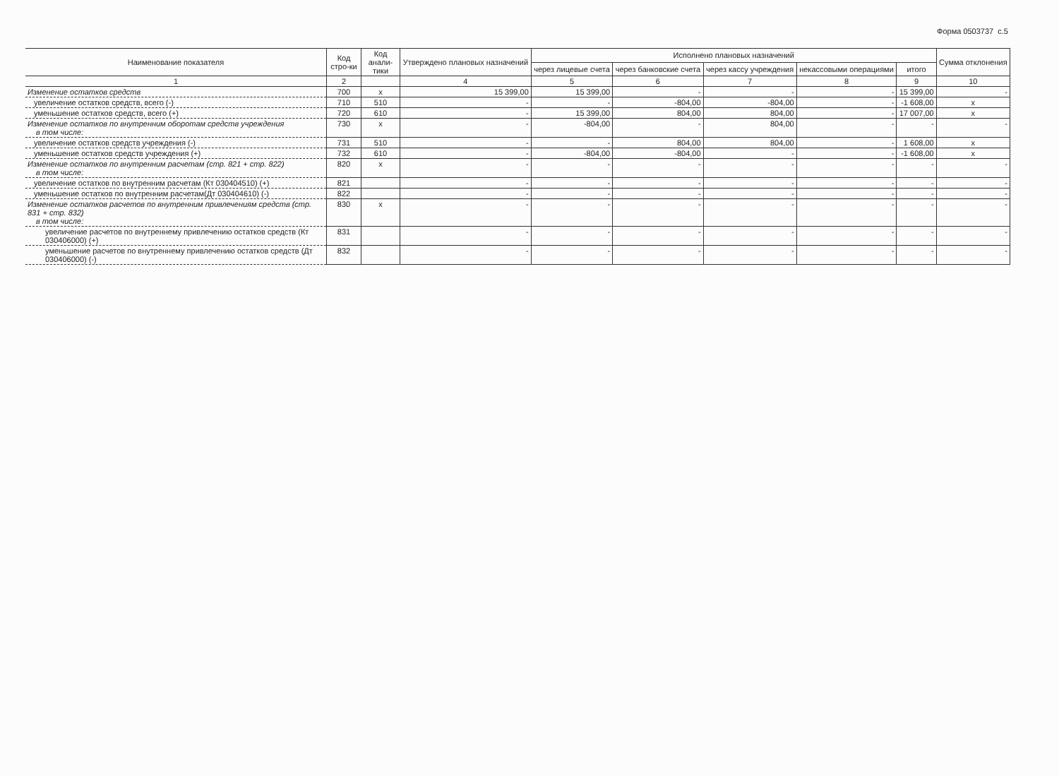Форма 0503737 с.5
| Наименование показателя | Код стро-ки | Код анали-тики | Утверждено плановых назначений | Исполнено плановых назначений | | | | | Сумма отклонения |
| --- | --- | --- | --- | --- | --- | --- | --- | --- | --- |
| | | | | через лицевые счета | через банковские счета | через кассу учреждения | некассовыми операциями | итого | |
| 1 | 2 | | 4 | 5 | 6 | 7 | 8 | 9 | 10 |
| Изменение остатков средств | 700 | x | 15 399,00 | 15 399,00 | - | - | - | 15 399,00 | - |
| увеличение остатков средств, всего (-) | 710 | 510 | - | - | -804,00 | -804,00 | - | -1 608,00 | x |
| уменьшение остатков средств, всего (+) | 720 | 610 | - | 15 399,00 | 804,00 | 804,00 | - | 17 007,00 | x |
| Изменение остатков по внутренним оборотам средств учреждения в том числе: | 730 | x | - | -804,00 | - | 804,00 | - | - | - |
| увеличение остатков средств учреждения (-) | 731 | 510 | - | - | 804,00 | 804,00 | - | 1 608,00 | x |
| уменьшение остатков средств учреждения (+) | 732 | 610 | - | -804,00 | -804,00 | - | - | -1 608,00 | x |
| Изменение остатков по внутренним расчетам (стр. 821 + стр. 822) в том числе: | 820 | x | - | - | - | - | - | - | - |
| увеличение остатков по внутренним расчетам (Кт 030404510) (+) | 821 | | - | - | - | - | - | - | - |
| уменьшение остатков по внутренним расчетам(Дт 030404610) (-) | 822 | | - | - | - | - | - | - | - |
| Изменение остатков расчетов по внутренним привлечениям средств (стр. 831 + стр. 832) в том числе: | 830 | x | - | - | - | - | - | - | - |
| увеличение расчетов по внутреннему привлечению остатков средств (Кт 030406000) (+) | 831 | | - | - | - | - | - | - | - |
| уменьшение расчетов по внутреннему привлечению остатков средств (Дт 030406000) (-) | 832 | | - | - | - | - | - | - | - |